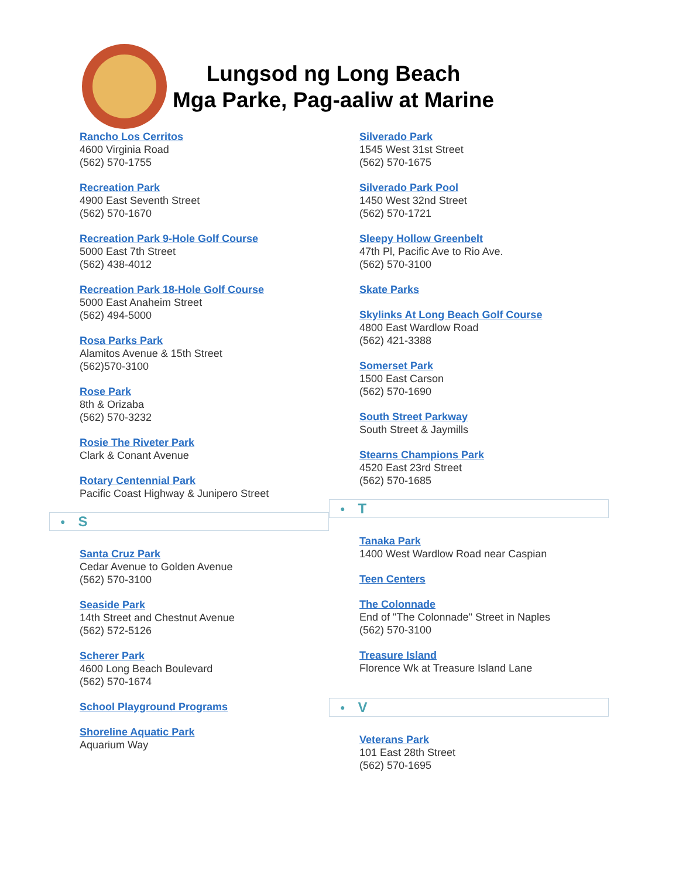Lungsod ng Long Beach
Mga Parke, Pag-aaliw at Marine
Rancho Los Cerritos
4600 Virginia Road
(562) 570-1755
Recreation Park
4900 East Seventh Street
(562) 570-1670
Recreation Park 9-Hole Golf Course
5000 East 7th Street
(562) 438-4012
Recreation Park 18-Hole Golf Course
5000 East Anaheim Street
(562) 494-5000
Rosa Parks Park
Alamitos Avenue & 15th Street
(562)570-3100
Rose Park
8th & Orizaba
(562) 570-3232
Rosie The Riveter Park
Clark & Conant Avenue
Rotary Centennial Park
Pacific Coast Highway & Junipero Street
● S
Santa Cruz Park
Cedar Avenue to Golden Avenue
(562) 570-3100
Seaside Park
14th Street and Chestnut Avenue
(562) 572-5126
Scherer Park
4600 Long Beach Boulevard
(562) 570-1674
School Playground Programs
Shoreline Aquatic Park
Aquarium Way
Silverado Park
1545 West 31st Street
(562) 570-1675
Silverado Park Pool
1450 West 32nd Street
(562) 570-1721
Sleepy Hollow Greenbelt
47th Pl, Pacific Ave to Rio Ave.
(562) 570-3100
Skate Parks
Skylinks At Long Beach Golf Course
4800 East Wardlow Road
(562) 421-3388
Somerset Park
1500 East Carson
(562) 570-1690
South Street Parkway
South Street & Jaymills
Stearns Champions Park
4520 East 23rd Street
(562) 570-1685
● T
Tanaka Park
1400 West Wardlow Road near Caspian
Teen Centers
The Colonnade
End of "The Colonnade" Street in Naples
(562) 570-3100
Treasure Island
Florence Wk at Treasure Island Lane
● V
Veterans Park
101 East 28th Street
(562) 570-1695